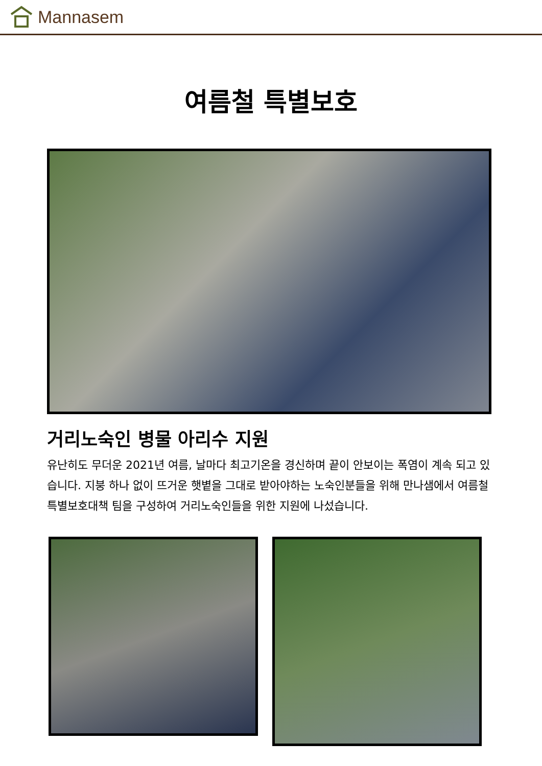Mannasem
여름철 특별보호
거리노숙인 병물 아리수 지원
유난히도 무더운 2021년 여름, 날마다 최고기온을 경신하며 끝이 안보이는 폭염이 계속 되고 있습니다. 지붕 하나 없이 뜨거운 햇볕을 그대로 받아야하는 노숙인분들을 위해 만나샘에서 여름철 특별보호대책 팀을 구성하여 거리노숙인들을 위한 지원에 나섰습니다.